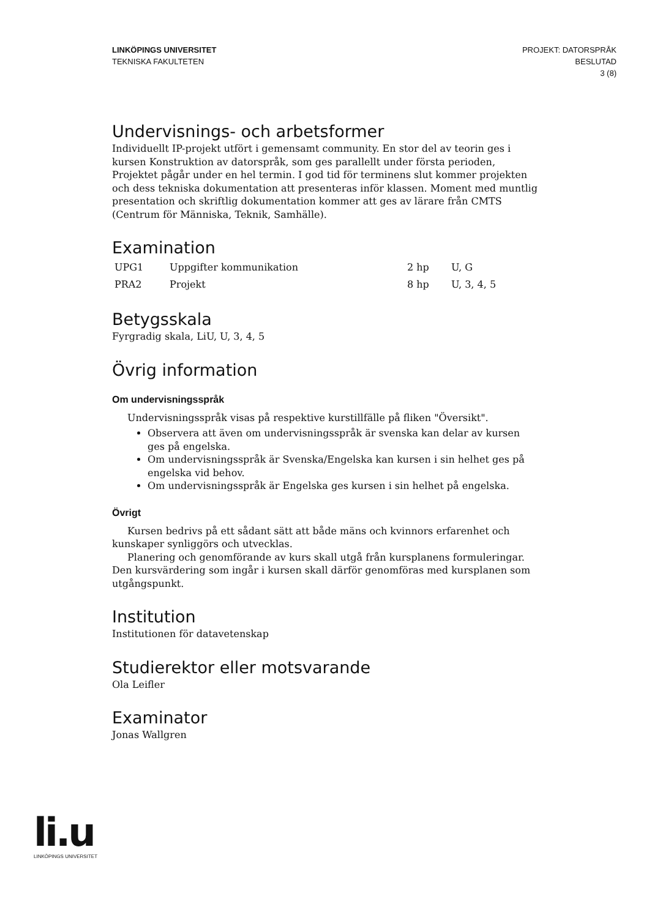LINKÖPINGS UNIVERSITET
TEKNISKA FAKULTETEN
PROJEKT: DATORSPRÅK
BESLUTAD
3 (8)
Undervisnings- och arbetsformer
Individuellt IP-projekt utfört i gemensamt community. En stor del av teorin ges i kursen Konstruktion av datorspråk, som ges parallellt under första perioden, Projektet pågår under en hel termin. I god tid för terminens slut kommer projekten och dess tekniska dokumentation att presenteras inför klassen. Moment med muntlig presentation och skriftlig dokumentation kommer att ges av lärare från CMTS (Centrum för Människa, Teknik, Samhälle).
Examination
| UPG1 | Uppgifter kommunikation | 2 hp | U, G |
| PRA2 | Projekt | 8 hp | U, 3, 4, 5 |
Betygsskala
Fyrgradig skala, LiU, U, 3, 4, 5
Övrig information
Om undervisningsspråk
Undervisningsspråk visas på respektive kurstillfälle på fliken "Översikt".
Observera att även om undervisningsspråk är svenska kan delar av kursen ges på engelska.
Om undervisningsspråk är Svenska/Engelska kan kursen i sin helhet ges på engelska vid behov.
Om undervisningsspråk är Engelska ges kursen i sin helhet på engelska.
Övrigt
Kursen bedrivs på ett sådant sätt att både mäns och kvinnors erfarenhet och kunskaper synliggörs och utvecklas.
Planering och genomförande av kurs skall utgå från kursplanens formuleringar. Den kursvärdering som ingår i kursen skall därför genomföras med kursplanen som utgångspunkt.
Institution
Institutionen för datavetenskap
Studierektor eller motsvarande
Ola Leifler
Examinator
Jonas Wallgren
li.u
LINKÖPINGS UNIVERSITET